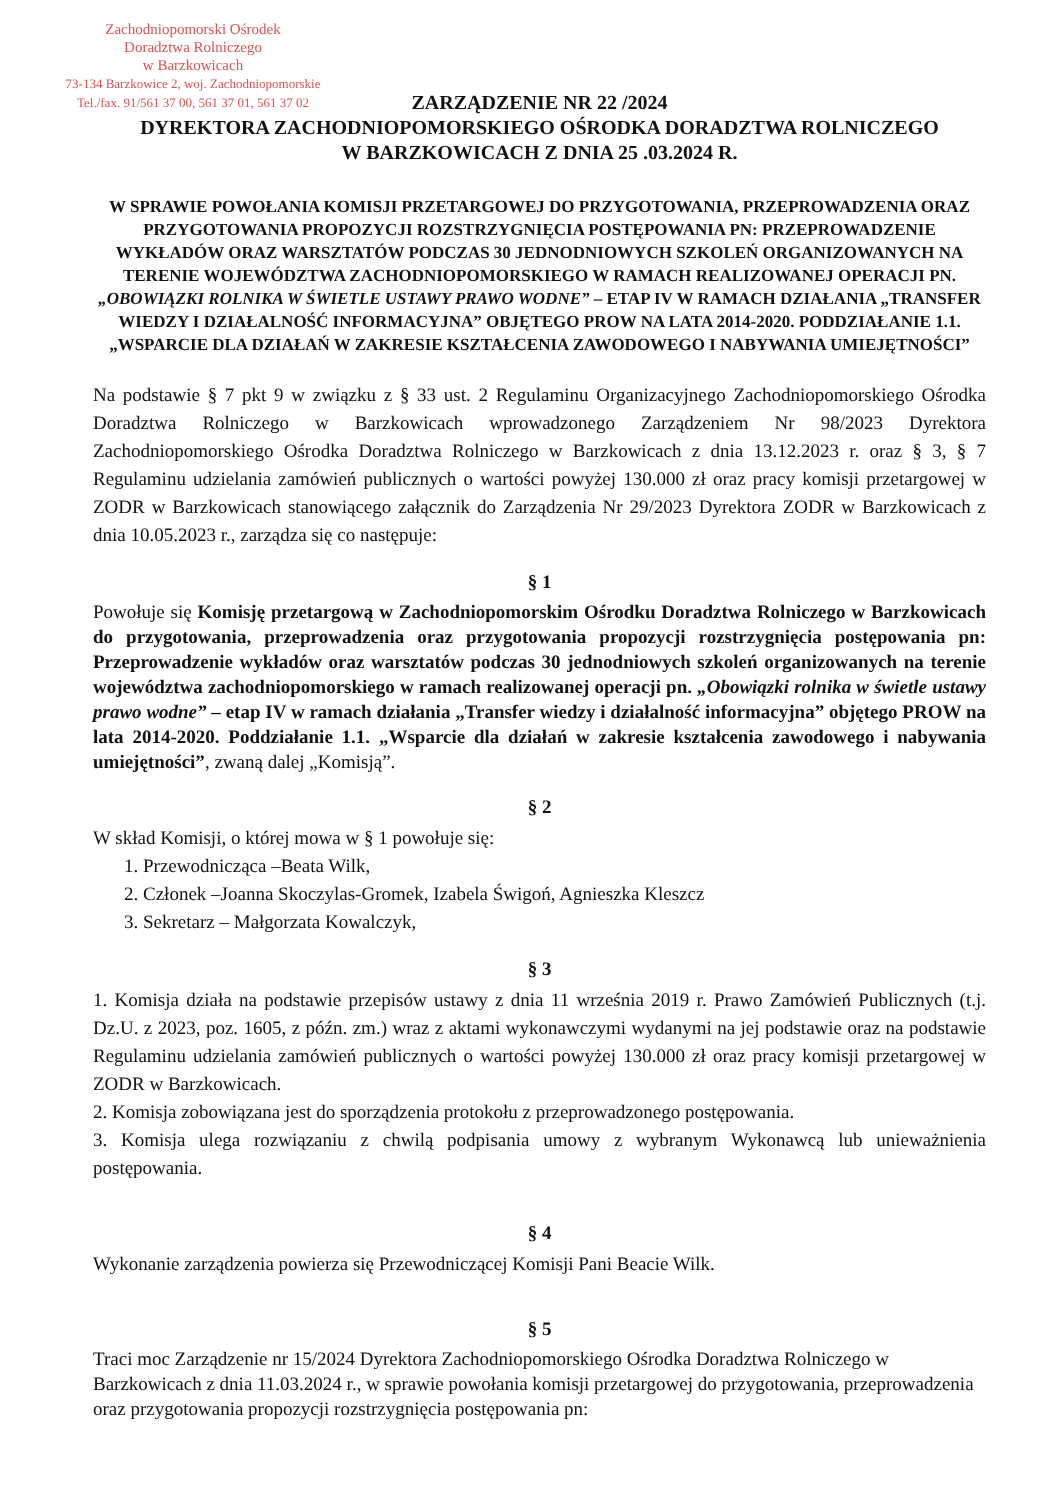Zachodniopomorski Ośrodek
Doradztwa Rolniczego
w Barzkowicach
73-134 Barzkowice 2, woj. Zachodniopomorskie
Tel./fax. 91/561 37 00, 561 37 01, 561 37 02
ZARZĄDZENIE NR 22 /2024
DYREKTORA ZACHODNIOPOMORSKIEGO OŚRODKA DORADZTWA ROLNICZEGO
W BARZKOWICACH Z DNIA 25 .03.2024 R.
W SPRAWIE POWOŁANIA KOMISJI PRZETARGOWEJ DO PRZYGOTOWANIA, PRZEPROWADZENIA ORAZ PRZYGOTOWANIA PROPOZYCJI ROZSTRZYGNIĘCIA POSTĘPOWANIA PN: PRZEPROWADZENIE WYKŁADÓW ORAZ WARSZTATÓW PODCZAS 30 JEDNODNIOWYCH SZKOLEŃ ORGANIZOWANYCH NA TERENIE WOJEWÓDZTWA ZACHODNIOPOMORSKIEGO W RAMACH REALIZOWANEJ OPERACJI PN. „OBOWIĄZKI ROLNIKA W ŚWIETLE USTAWY PRAWO WODNE” – ETAP IV W RAMACH DZIAŁANIA „TRANSFER WIEDZY I DZIAŁALNOŚĆ INFORMACYJNA” OBJĘTEGO PROW NA LATA 2014-2020. PODDZIAŁANIE 1.1. „WSPARCIE DLA DZIAŁAŃ W ZAKRESIE KSZTAŁCENIA ZAWODOWEGO I NABYWANIA UMIEJĘTNOŚCI”
Na podstawie § 7 pkt 9 w związku z § 33 ust. 2 Regulaminu Organizacyjnego Zachodniopomorskiego Ośrodka Doradztwa Rolniczego w Barzkowicach wprowadzonego Zarządzeniem Nr 98/2023 Dyrektora Zachodniopomorskiego Ośrodka Doradztwa Rolniczego w Barzkowicach z dnia 13.12.2023 r. oraz § 3, § 7 Regulaminu udzielania zamówień publicznych o wartości powyżej 130.000 zł oraz pracy komisji przetargowej w ZODR w Barzkowicach stanowiącego załącznik do Zarządzenia Nr 29/2023 Dyrektora ZODR w Barzkowicach z dnia 10.05.2023 r., zarządza się co następuje:
§ 1
Powołuje się Komisję przetargową w Zachodniopomorskim Ośrodku Doradztwa Rolniczego w Barzkowicach do przygotowania, przeprowadzenia oraz przygotowania propozycji rozstrzygnięcia postępowania pn: Przeprowadzenie wykładów oraz warsztatów podczas 30 jednodniowych szkoleń organizowanych na terenie województwa zachodniopomorskiego w ramach realizowanej operacji pn. „Obowiązki rolnika w świetle ustawy prawo wodne” – etap IV w ramach działania „Transfer wiedzy i działalność informacyjna” objętego PROW na lata 2014-2020. Poddziałanie 1.1. „Wsparcie dla działań w zakresie kształcenia zawodowego i nabywania umiejętności”, zwaną dalej „Komisją”.
§ 2
W skład Komisji, o której mowa w § 1 powołuje się:
1. Przewodnicząca –Beata Wilk,
2. Członek –Joanna Skoczylas-Gromek, Izabela Świgoń, Agnieszka Kleszcz
3. Sekretarz – Małgorzata Kowalczyk,
§ 3
1. Komisja działa na podstawie przepisów ustawy z dnia 11 września 2019 r. Prawo Zamówień Publicznych (t.j. Dz.U. z 2023, poz. 1605, z późn. zm.) wraz z aktami wykonawczymi wydanymi na jej podstawie oraz na podstawie Regulaminu udzielania zamówień publicznych o wartości powyżej 130.000 zł oraz pracy komisji przetargowej w ZODR w Barzkowicach.
2. Komisja zobowiązana jest do sporządzenia protokołu z przeprowadzonego postępowania.
3. Komisja ulega rozwiązaniu z chwilą podpisania umowy z wybranym Wykonawcą lub unieważnienia postępowania.
§ 4
Wykonanie zarządzenia powierza się Przewodniczącej Komisji Pani Beacie Wilk.
§ 5
Traci moc Zarządzenie nr 15/2024 Dyrektora Zachodniopomorskiego Ośrodka Doradztwa Rolniczego w Barzkowicach z dnia 11.03.2024 r., w sprawie powołania komisji przetargowej do przygotowania, przeprowadzenia oraz przygotowania propozycji rozstrzygnięcia postępowania pn: